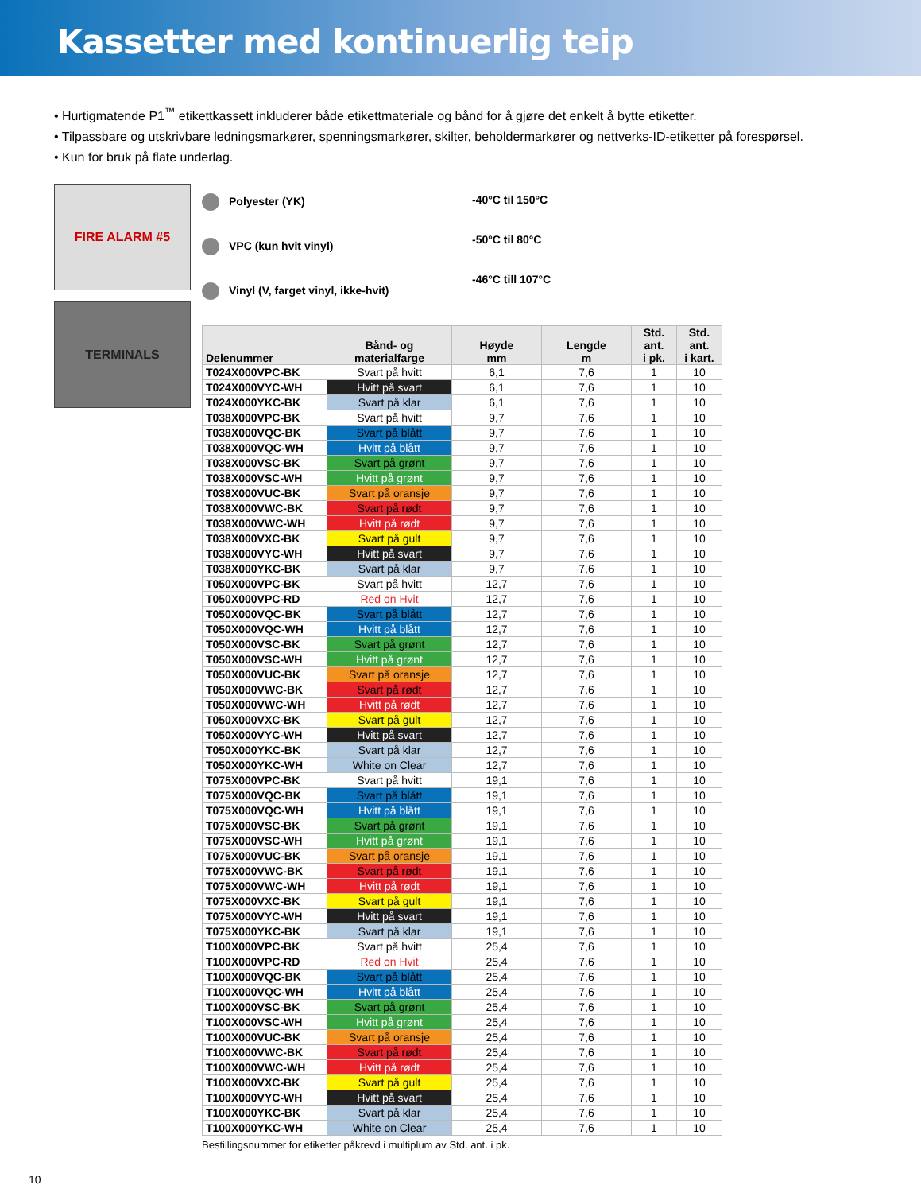Kassetter med kontinuerlig teip
• Hurtigmatende P1<sup>™</sup> etikettkassett inkluderer både etikettmateriale og bånd for å gjøre det enkelt å bytte etiketter.
• Tilpassbare og utskrivbare ledningsmarkører, spenningsmarkører, skilter, beholdermarkører og nettverks-ID-etiketter på forespørsel.
• Kun for bruk på flate underlag.
FIRE ALARM #5
TERMINALS
Polyester (YK)
VPC (kun hvit vinyl)
Vinyl (V, farget vinyl, ikke-hvit)
-40°C til 150°C
-50°C til 80°C
-46°C till 107°C
| Delenummer | Bånd- og materialfarge | Høyde mm | Lengde m | Std. ant. i pk. | Std. ant. i kart. |
| --- | --- | --- | --- | --- | --- |
| T024X000VPC-BK | Svart på hvitt | 6,1 | 7,6 | 1 | 10 |
| T024X000VYC-WH | Hvitt på svart | 6,1 | 7,6 | 1 | 10 |
| T024X000YKC-BK | Svart på klar | 6,1 | 7,6 | 1 | 10 |
| T038X000VPC-BK | Svart på hvitt | 9,7 | 7,6 | 1 | 10 |
| T038X000VQC-BK | Svart på blått | 9,7 | 7,6 | 1 | 10 |
| T038X000VQC-WH | Hvitt på blått | 9,7 | 7,6 | 1 | 10 |
| T038X000VSC-BK | Svart på grønt | 9,7 | 7,6 | 1 | 10 |
| T038X000VSC-WH | Hvitt på grønt | 9,7 | 7,6 | 1 | 10 |
| T038X000VUC-BK | Svart på oransje | 9,7 | 7,6 | 1 | 10 |
| T038X000VWC-BK | Svart på rødt | 9,7 | 7,6 | 1 | 10 |
| T038X000VWC-WH | Hvitt på rødt | 9,7 | 7,6 | 1 | 10 |
| T038X000VXC-BK | Svart på gult | 9,7 | 7,6 | 1 | 10 |
| T038X000VYC-WH | Hvitt på svart | 9,7 | 7,6 | 1 | 10 |
| T038X000YKC-BK | Svart på klar | 9,7 | 7,6 | 1 | 10 |
| T050X000VPC-BK | Svart på hvitt | 12,7 | 7,6 | 1 | 10 |
| T050X000VPC-RD | Red on Hvit | 12,7 | 7,6 | 1 | 10 |
| T050X000VQC-BK | Svart på blått | 12,7 | 7,6 | 1 | 10 |
| T050X000VQC-WH | Hvitt på blått | 12,7 | 7,6 | 1 | 10 |
| T050X000VSC-BK | Svart på grønt | 12,7 | 7,6 | 1 | 10 |
| T050X000VSC-WH | Hvitt på grønt | 12,7 | 7,6 | 1 | 10 |
| T050X000VUC-BK | Svart på oransje | 12,7 | 7,6 | 1 | 10 |
| T050X000VWC-BK | Svart på rødt | 12,7 | 7,6 | 1 | 10 |
| T050X000VWC-WH | Hvitt på rødt | 12,7 | 7,6 | 1 | 10 |
| T050X000VXC-BK | Svart på gult | 12,7 | 7,6 | 1 | 10 |
| T050X000VYC-WH | Hvitt på svart | 12,7 | 7,6 | 1 | 10 |
| T050X000YKC-BK | Svart på klar | 12,7 | 7,6 | 1 | 10 |
| T050X000YKC-WH | White on Clear | 12,7 | 7,6 | 1 | 10 |
| T075X000VPC-BK | Svart på hvitt | 19,1 | 7,6 | 1 | 10 |
| T075X000VQC-BK | Svart på blått | 19,1 | 7,6 | 1 | 10 |
| T075X000VQC-WH | Hvitt på blått | 19,1 | 7,6 | 1 | 10 |
| T075X000VSC-BK | Svart på grønt | 19,1 | 7,6 | 1 | 10 |
| T075X000VSC-WH | Hvitt på grønt | 19,1 | 7,6 | 1 | 10 |
| T075X000VUC-BK | Svart på oransje | 19,1 | 7,6 | 1 | 10 |
| T075X000VWC-BK | Svart på rødt | 19,1 | 7,6 | 1 | 10 |
| T075X000VWC-WH | Hvitt på rødt | 19,1 | 7,6 | 1 | 10 |
| T075X000VXC-BK | Svart på gult | 19,1 | 7,6 | 1 | 10 |
| T075X000VYC-WH | Hvitt på svart | 19,1 | 7,6 | 1 | 10 |
| T075X000YKC-BK | Svart på klar | 19,1 | 7,6 | 1 | 10 |
| T100X000VPC-BK | Svart på hvitt | 25,4 | 7,6 | 1 | 10 |
| T100X000VPC-RD | Red on Hvit | 25,4 | 7,6 | 1 | 10 |
| T100X000VQC-BK | Svart på blått | 25,4 | 7,6 | 1 | 10 |
| T100X000VQC-WH | Hvitt på blått | 25,4 | 7,6 | 1 | 10 |
| T100X000VSC-BK | Svart på grønt | 25,4 | 7,6 | 1 | 10 |
| T100X000VSC-WH | Hvitt på grønt | 25,4 | 7,6 | 1 | 10 |
| T100X000VUC-BK | Svart på oransje | 25,4 | 7,6 | 1 | 10 |
| T100X000VWC-BK | Svart på rødt | 25,4 | 7,6 | 1 | 10 |
| T100X000VWC-WH | Hvitt på rødt | 25,4 | 7,6 | 1 | 10 |
| T100X000VXC-BK | Svart på gult | 25,4 | 7,6 | 1 | 10 |
| T100X000VYC-WH | Hvitt på svart | 25,4 | 7,6 | 1 | 10 |
| T100X000YKC-BK | Svart på klar | 25,4 | 7,6 | 1 | 10 |
| T100X000YKC-WH | White on Clear | 25,4 | 7,6 | 1 | 10 |
Bestillingsnummer for etiketter påkrevd i multiplum av Std. ant. i pk.
10